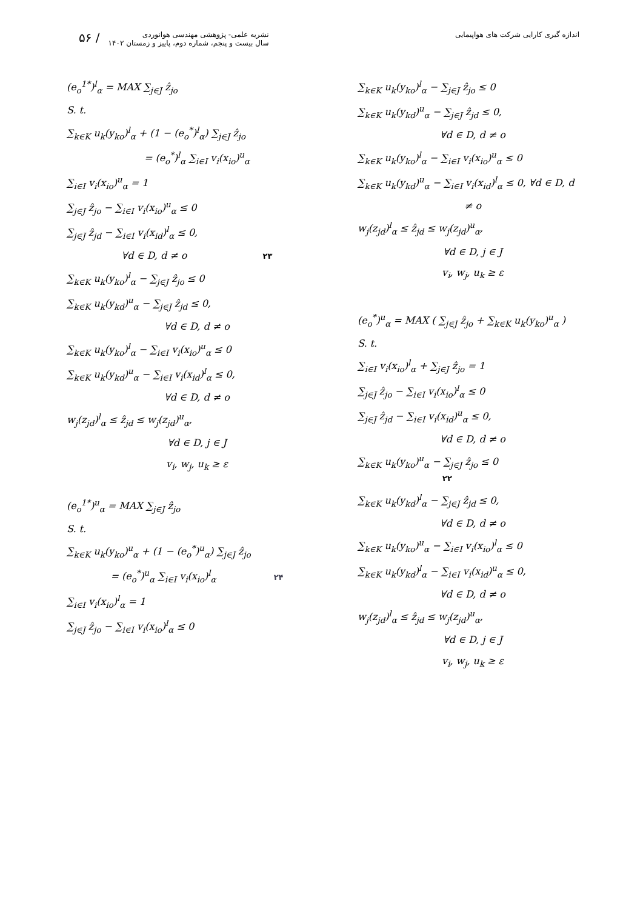۵۶ /
نشریه علمی- پژوهشی مهندسی هوانوردی
سال بیست و پنجم، شماره دوم، پاییز و زمستان ۱۴۰۲
اندازه گیری کارایی شرکت های هواپیمایی
(e<sub>o</sub><sup>1*</sup>)<sup>l</sup><sub>α</sub> = MAX ∑<sub>j∈J</sub> ẑ<sub>jo</sub>
S. t.
∑<sub>k∈K</sub> u<sub>k</sub>(y<sub>ko</sub>)<sup>l</sup><sub>α</sub> + (1 − (e<sub>o</sub><sup>*</sup>)<sup>l</sup><sub>α</sub>) ∑<sub>j∈J</sub> ẑ<sub>jo</sub>
= (e<sub>o</sub><sup>*</sup>)<sup>l</sup><sub>α</sub> ∑<sub>i∈I</sub> v<sub>i</sub>(x<sub>io</sub>)<sup>u</sup><sub>α</sub>
∑<sub>i∈I</sub> v<sub>i</sub>(x<sub>io</sub>)<sup>u</sup><sub>α</sub> = 1
∑<sub>j∈J</sub> ẑ<sub>jo</sub> − ∑<sub>i∈I</sub> v<sub>i</sub>(x<sub>io</sub>)<sup>u</sup><sub>α</sub> ≤ 0
∑<sub>j∈J</sub> ẑ<sub>jd</sub> − ∑<sub>i∈I</sub> v<sub>i</sub>(x<sub>id</sub>)<sup>l</sup><sub>α</sub> ≤ 0,
∀d ∈ D, d ≠ o ۲۳
∑<sub>k∈K</sub> u<sub>k</sub>(y<sub>ko</sub>)<sup>l</sup><sub>α</sub> − ∑<sub>j∈J</sub> ẑ<sub>jo</sub> ≤ 0
∑<sub>k∈K</sub> u<sub>k</sub>(y<sub>kd</sub>)<sup>u</sup><sub>α</sub> − ∑<sub>j∈J</sub> ẑ<sub>jd</sub> ≤ 0,
∀d ∈ D, d ≠ o
∑<sub>k∈K</sub> u<sub>k</sub>(y<sub>ko</sub>)<sup>l</sup><sub>α</sub> − ∑<sub>i∈I</sub> v<sub>i</sub>(x<sub>io</sub>)<sup>u</sup><sub>α</sub> ≤ 0
∑<sub>k∈K</sub> u<sub>k</sub>(y<sub>kd</sub>)<sup>u</sup><sub>α</sub> − ∑<sub>i∈I</sub> v<sub>i</sub>(x<sub>id</sub>)<sup>l</sup><sub>α</sub> ≤ 0,
∀d ∈ D, d ≠ o
w<sub>j</sub>(z<sub>jd</sub>)<sup>l</sup><sub>α</sub> ≤ ẑ<sub>jd</sub> ≤ w<sub>j</sub>(z<sub>jd</sub>)<sup>u</sup><sub>α</sub>,
∀d ∈ D, j ∈ J
v<sub>i</sub>, w<sub>j</sub>, u<sub>k</sub> ≥ ε
(e<sub>o</sub><sup>1*</sup>)<sup>u</sup><sub>α</sub> = MAX ∑<sub>j∈J</sub> ẑ<sub>jo</sub>
S. t.
∑<sub>k∈K</sub> u<sub>k</sub>(y<sub>ko</sub>)<sup>u</sup><sub>α</sub> + (1 − (e<sub>o</sub><sup>*</sup>)<sup>u</sup><sub>α</sub>) ∑<sub>j∈J</sub> ẑ<sub>jo</sub>
= (e<sub>o</sub><sup>*</sup>)<sup>u</sup><sub>α</sub> ∑<sub>i∈I</sub> v<sub>i</sub>(x<sub>io</sub>)<sup>l</sup><sub>α</sub> ۲۴
∑<sub>i∈I</sub> v<sub>i</sub>(x<sub>io</sub>)<sup>l</sup><sub>α</sub> = 1
∑<sub>j∈J</sub> ẑ<sub>jo</sub> − ∑<sub>i∈I</sub> v<sub>i</sub>(x<sub>io</sub>)<sup>l</sup><sub>α</sub> ≤ 0
∑<sub>k∈K</sub> u<sub>k</sub>(y<sub>ko</sub>)<sup>l</sup><sub>α</sub> − ∑<sub>j∈J</sub> ẑ<sub>jo</sub> ≤ 0
∑<sub>k∈K</sub> u<sub>k</sub>(y<sub>kd</sub>)<sup>u</sup><sub>α</sub> − ∑<sub>j∈J</sub> ẑ<sub>jd</sub> ≤ 0,
∀d ∈ D, d ≠ o
∑<sub>k∈K</sub> u<sub>k</sub>(y<sub>ko</sub>)<sup>l</sup><sub>α</sub> − ∑<sub>i∈I</sub> v<sub>i</sub>(x<sub>io</sub>)<sup>u</sup><sub>α</sub> ≤ 0
∑<sub>k∈K</sub> u<sub>k</sub>(y<sub>kd</sub>)<sup>u</sup><sub>α</sub> − ∑<sub>i∈I</sub> v<sub>i</sub>(x<sub>id</sub>)<sup>l</sup><sub>α</sub> ≤ 0, ∀d ∈ D, d
≠ o
w<sub>j</sub>(z<sub>jd</sub>)<sup>l</sup><sub>α</sub> ≤ ẑ<sub>jd</sub> ≤ w<sub>j</sub>(z<sub>jd</sub>)<sup>u</sup><sub>α</sub>,
∀d ∈ D, j ∈ J
v<sub>i</sub>, w<sub>j</sub>, u<sub>k</sub> ≥ ε
(e<sub>o</sub><sup>*</sup>)<sup>u</sup><sub>α</sub> = MAX ( ∑<sub>j∈J</sub> ẑ<sub>jo</sub> + ∑<sub>k∈K</sub> u<sub>k</sub>(y<sub>ko</sub>)<sup>u</sup><sub>α</sub> )
S. t.
∑<sub>i∈I</sub> v<sub>i</sub>(x<sub>io</sub>)<sup>l</sup><sub>α</sub> + ∑<sub>j∈J</sub> ẑ<sub>jo</sub> = 1
∑<sub>j∈J</sub> ẑ<sub>jo</sub> − ∑<sub>i∈I</sub> v<sub>i</sub>(x<sub>io</sub>)<sup>l</sup><sub>α</sub> ≤ 0
∑<sub>j∈J</sub> ẑ<sub>jd</sub> − ∑<sub>i∈I</sub> v<sub>i</sub>(x<sub>id</sub>)<sup>u</sup><sub>α</sub> ≤ 0,
∀d ∈ D, d ≠ o
∑<sub>k∈K</sub> u<sub>k</sub>(y<sub>ko</sub>)<sup>u</sup><sub>α</sub> − ∑<sub>j∈J</sub> ẑ<sub>jo</sub> ≤ 0 ۲۲
∑<sub>k∈K</sub> u<sub>k</sub>(y<sub>kd</sub>)<sup>l</sup><sub>α</sub> − ∑<sub>j∈J</sub> ẑ<sub>jd</sub> ≤ 0,
∀d ∈ D, d ≠ o
∑<sub>k∈K</sub> u<sub>k</sub>(y<sub>ko</sub>)<sup>u</sup><sub>α</sub> − ∑<sub>i∈I</sub> v<sub>i</sub>(x<sub>io</sub>)<sup>l</sup><sub>α</sub> ≤ 0
∑<sub>k∈K</sub> u<sub>k</sub>(y<sub>kd</sub>)<sup>l</sup><sub>α</sub> − ∑<sub>i∈I</sub> v<sub>i</sub>(x<sub>id</sub>)<sup>u</sup><sub>α</sub> ≤ 0,
∀d ∈ D, d ≠ o
w<sub>j</sub>(z<sub>jd</sub>)<sup>l</sup><sub>α</sub> ≤ ẑ<sub>jd</sub> ≤ w<sub>j</sub>(z<sub>jd</sub>)<sup>u</sup><sub>α</sub>,
∀d ∈ D, j ∈ J
v<sub>i</sub>, w<sub>j</sub>, u<sub>k</sub> ≥ ε